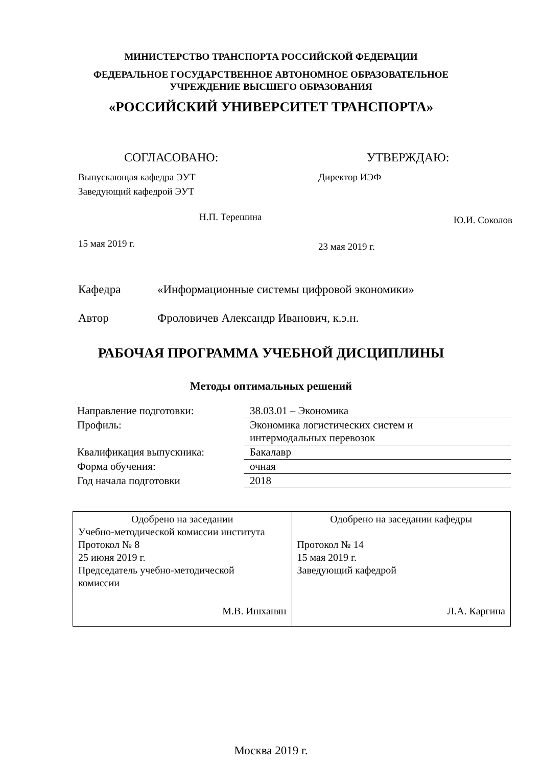МИНИСТЕРСТВО ТРАНСПОРТА РОССИЙСКОЙ ФЕДЕРАЦИИ
ФЕДЕРАЛЬНОЕ ГОСУДАРСТВЕННОЕ АВТОНОМНОЕ ОБРАЗОВАТЕЛЬНОЕ
УЧРЕЖДЕНИЕ ВЫСШЕГО ОБРАЗОВАНИЯ
«РОССИЙСКИЙ УНИВЕРСИТЕТ ТРАНСПОРТА»
СОГЛАСОВАНО:
Выпускающая кафедра ЭУТ
Заведующий кафедрой ЭУТ
Н.П. Терешина
15 мая 2019 г.
УТВЕРЖДАЮ:
Директор ИЭФ
Ю.И. Соколов
23 мая 2019 г.
Кафедра «Информационные системы цифровой экономики»
Автор Фроловичев Александр Иванович, к.э.н.
РАБОЧАЯ ПРОГРАММА УЧЕБНОЙ ДИСЦИПЛИНЫ
Методы оптимальных решений
| Направление подготовки: | 38.03.01 – Экономика |
| Профиль: | Экономика логистических систем и интермодальных перевозок |
| Квалификация выпускника: | Бакалавр |
| Форма обучения: | очная |
| Год начала подготовки | 2018 |
| Одобрено на заседании Учебно-методической комиссии института Протокол № 8 25 июня 2019 г. Председатель учебно-методической комиссии М.В. Ишханян | Одобрено на заседании кафедры Протокол № 14 15 мая 2019 г. Заведующий кафедрой Л.А. Каргина |
Москва 2019 г.